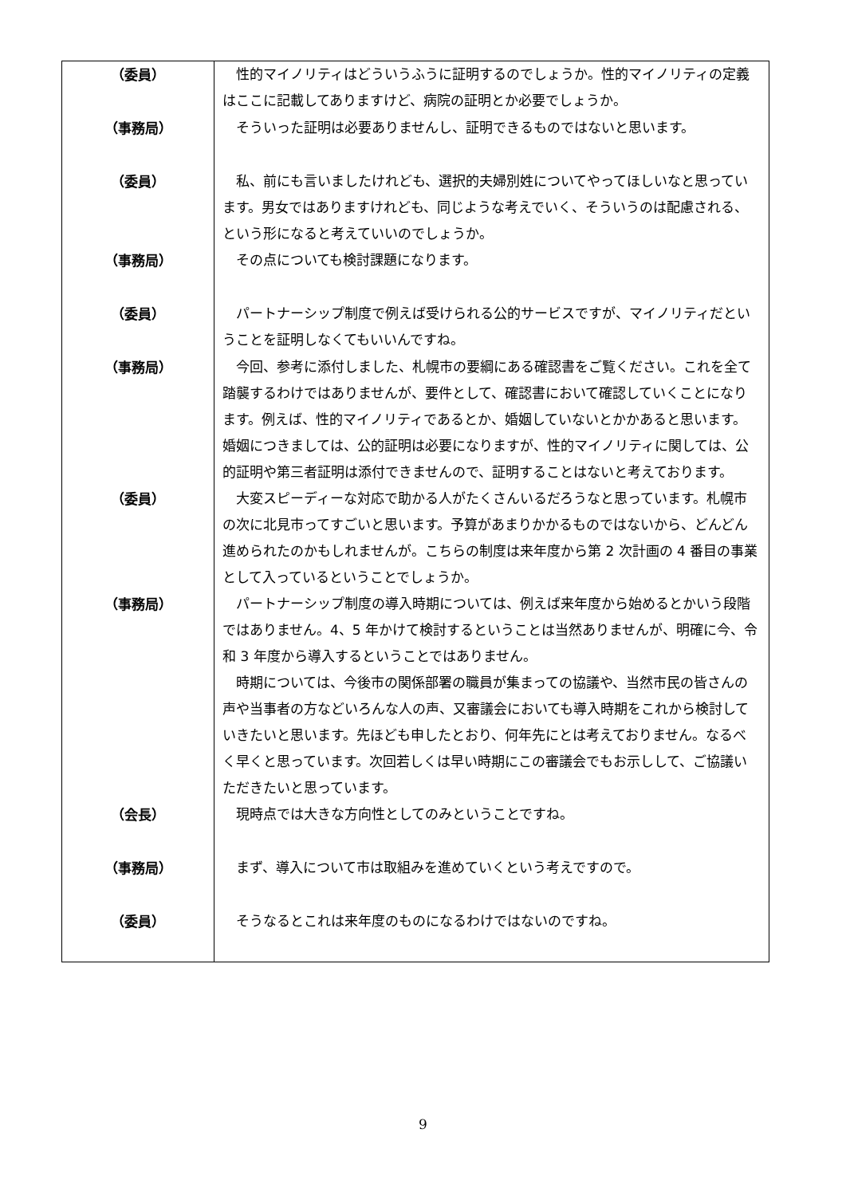| （委員） | 性的マイノリティはどういうふうに証明するのでしょうか。性的マイノリティの定義はここに記載してありますけど、病院の証明とか必要でしょうか。 |
| （事務局） | そういった証明は必要ありませんし、証明できるものではないと思います。 |
| （委員） | 私、前にも言いましたけれども、選択的夫婦別姓についてやってほしいなと思っています。男女ではありますけれども、同じような考えでいく、そういうのは配慮される、という形になると考えていいのでしょうか。 |
| （事務局） | その点についても検討課題になります。 |
| （委員） | パートナーシップ制度で例えば受けられる公的サービスですが、マイノリティだということを証明しなくてもいいんですね。 |
| （事務局） | 今回、参考に添付しました、札幌市の要綱にある確認書をご覧ください。これを全て踏襲するわけではありませんが、要件として、確認書において確認していくことになります。例えば、性的マイノリティであるとか、婚姻していないとかかあると思います。婚姻につきましては、公的証明は必要になりますが、性的マイノリティに関しては、公的証明や第三者証明は添付できませんので、証明することはないと考えております。 |
| （委員） | 大変スピーディーな対応で助かる人がたくさんいるだろうなと思っています。札幌市の次に北見市ってすごいと思います。予算があまりかかるものではないから、どんどん進められたのかもしれませんが。こちらの制度は来年度から第 2 次計画の 4 番目の事業として入っているということでしょうか。 |
| （事務局） | パートナーシップ制度の導入時期については、例えば来年度から始めるとかいう段階ではありません。4、5 年かけて検討するということは当然ありませんが、明確に今、令和 3 年度から導入するということではありません。 時期については、今後市の関係部署の職員が集まっての協議や、当然市民の皆さんの声や当事者の方などいろんな人の声、又審議会においても導入時期をこれから検討していきたいと思います。先ほども申したとおり、何年先にとは考えておりません。なるべく早くと思っています。次回若しくは早い時期にこの審議会でもお示しして、ご協議いただきたいと思っています。 |
| （会長） | 現時点では大きな方向性としてのみということですね。 |
| （事務局） | まず、導入について市は取組みを進めていくという考えですので。 |
| （委員） | そうなるとこれは来年度のものになるわけではないのですね。 |
9